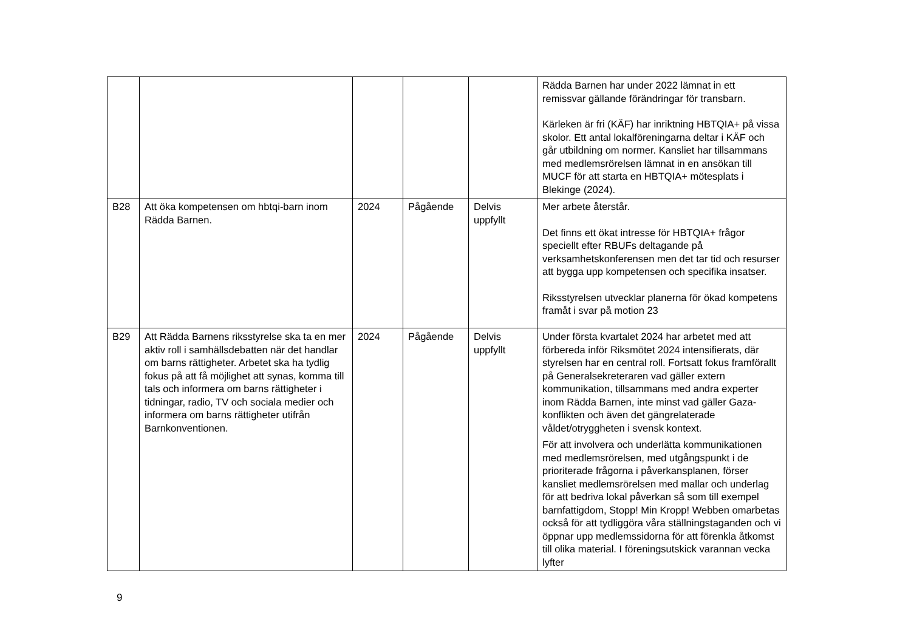| | | | | | Rädda Barnen har under 2022 lämnat in ett remissvar gällande förändringar för transbarn. Kärleken är fri (KÄF) har inriktning HBTQIA+ på vissa skolor. Ett antal lokalföreningarna deltar i KÄF och går utbildning om normer. Kansliet har tillsammans med medlemsrörelsen lämnat in en ansökan till MUCF för att starta en HBTQIA+ mötesplats i Blekinge (2024). |
| B28 | Att öka kompetensen om hbtqi-barn inom Rädda Barnen. | 2024 | Pågående | Delvis uppfyllt | Mer arbete återstår. Det finns ett ökat intresse för HBTQIA+ frågor speciellt efter RBUFs deltagande på verksamhetskonferensen men det tar tid och resurser att bygga upp kompetensen och specifika insatser. Riksstyrelsen utvecklar planerna för ökad kompetens framåt i svar på motion 23 |
| B29 | Att Rädda Barnens riksstyrelse ska ta en mer aktiv roll i samhällsdebatten när det handlar om barns rättigheter. Arbetet ska ha tydlig fokus på att få möjlighet att synas, komma till tals och informera om barns rättigheter i tidningar, radio, TV och sociala medier och informera om barns rättigheter utifrån Barnkonventionen. | 2024 | Pågående | Delvis uppfyllt | Under första kvartalet 2024 har arbetet med att förbereda inför Riksmötet 2024 intensifierats, där styrelsen har en central roll. Fortsatt fokus framförallt på Generalsekreteraren vad gäller extern kommunikation, tillsammans med andra experter inom Rädda Barnen, inte minst vad gäller Gaza-konflikten och även det gängrelaterade våldet/otryggheten i svensk kontext. För att involvera och underlätta kommunikationen med medlemsrörelsen, med utgångspunkt i de prioriterade frågorna i påverkansplanen, förser kansliet medlemsrörelsen med mallar och underlag för att bedriva lokal påverkan så som till exempel barnfattigdom, Stopp! Min Kropp! Webben omarbetas också för att tydliggöra våra ställningstaganden och vi öppnar upp medlemssidorna för att förenkla åtkomst till olika material. I föreningsutskick varannan vecka lyfter |
9